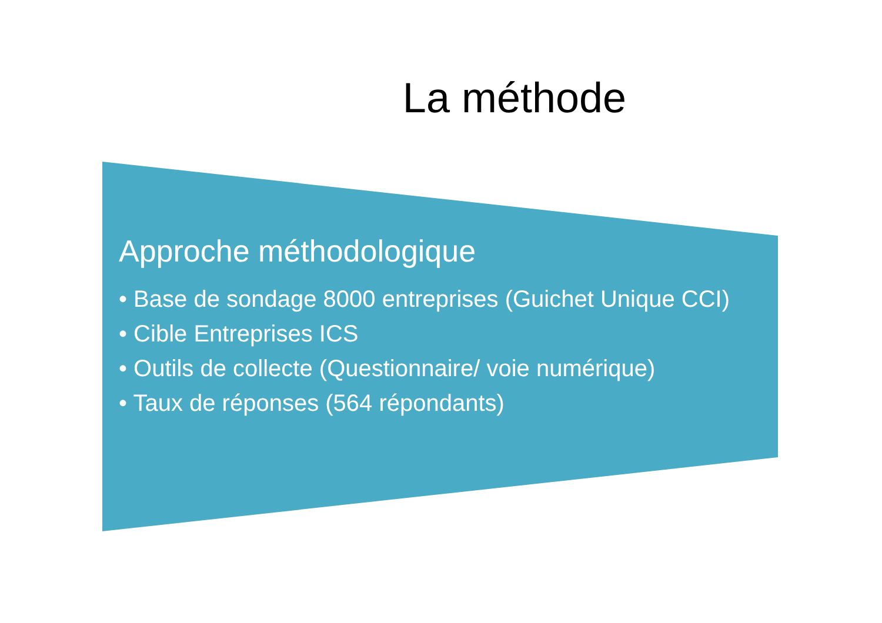La méthode
Approche méthodologique
• Base de sondage 8000 entreprises (Guichet Unique CCI)
• Cible Entreprises ICS
• Outils de collecte (Questionnaire/ voie numérique)
• Taux de réponses (564 répondants)